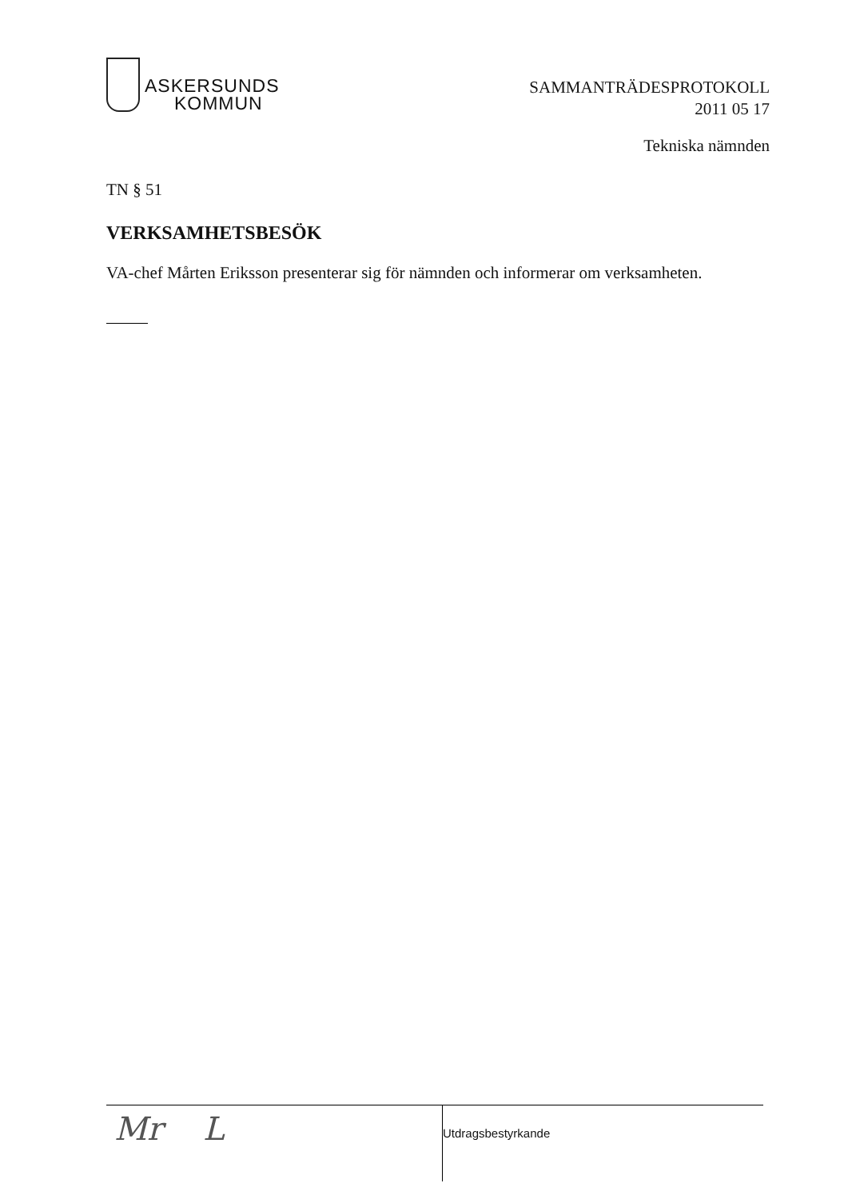ASKERSUNDS
KOMMUN
SAMMANTRÄDESPROTOKOLL
2011 05 17
Tekniska nämnden
TN § 51
VERKSAMHETSBESÖK
VA-chef Mårten Eriksson presenterar sig för nämnden och informerar om verksamheten.
Mr L
Utdragsbestyrkande